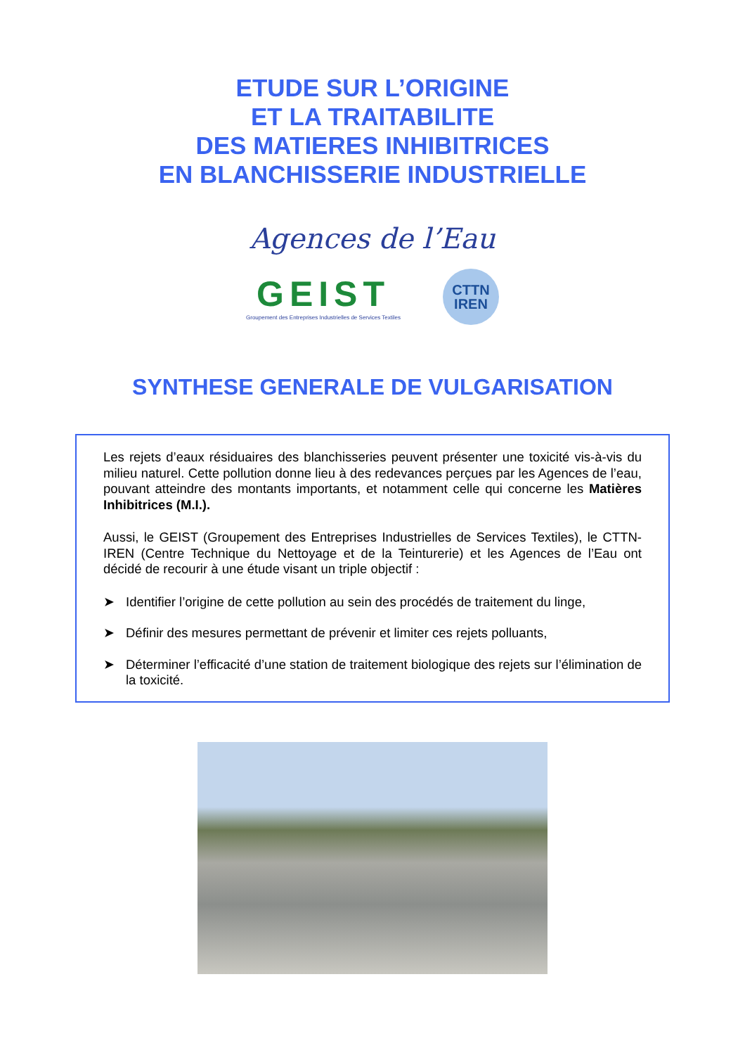ETUDE SUR L’ORIGINE
ET LA TRAITABILITE
DES MATIERES INHIBITRICES
EN BLANCHISSERIE INDUSTRIELLE
Agences de l’Eau
GEIST
Groupement des Entreprises Industrielles de Services Textiles
CTTN
IREN
SYNTHESE GENERALE DE VULGARISATION
Les rejets d’eaux résiduaires des blanchisseries peuvent présenter une toxicité vis-à-vis du milieu naturel. Cette pollution donne lieu à des redevances perçues par les Agences de l’eau, pouvant atteindre des montants importants, et notamment celle qui concerne les Matières Inhibitrices (M.I.).
Aussi, le GEIST (Groupement des Entreprises Industrielles de Services Textiles), le CTTN-IREN (Centre Technique du Nettoyage et de la Teinturerie) et les Agences de l’Eau ont décidé de recourir à une étude visant un triple objectif :
➤ Identifier l’origine de cette pollution au sein des procédés de traitement du linge,
➤ Définir des mesures permettant de prévenir et limiter ces rejets polluants,
➤ Déterminer l’efficacité d’une station de traitement biologique des rejets sur l’élimination de la toxicité.